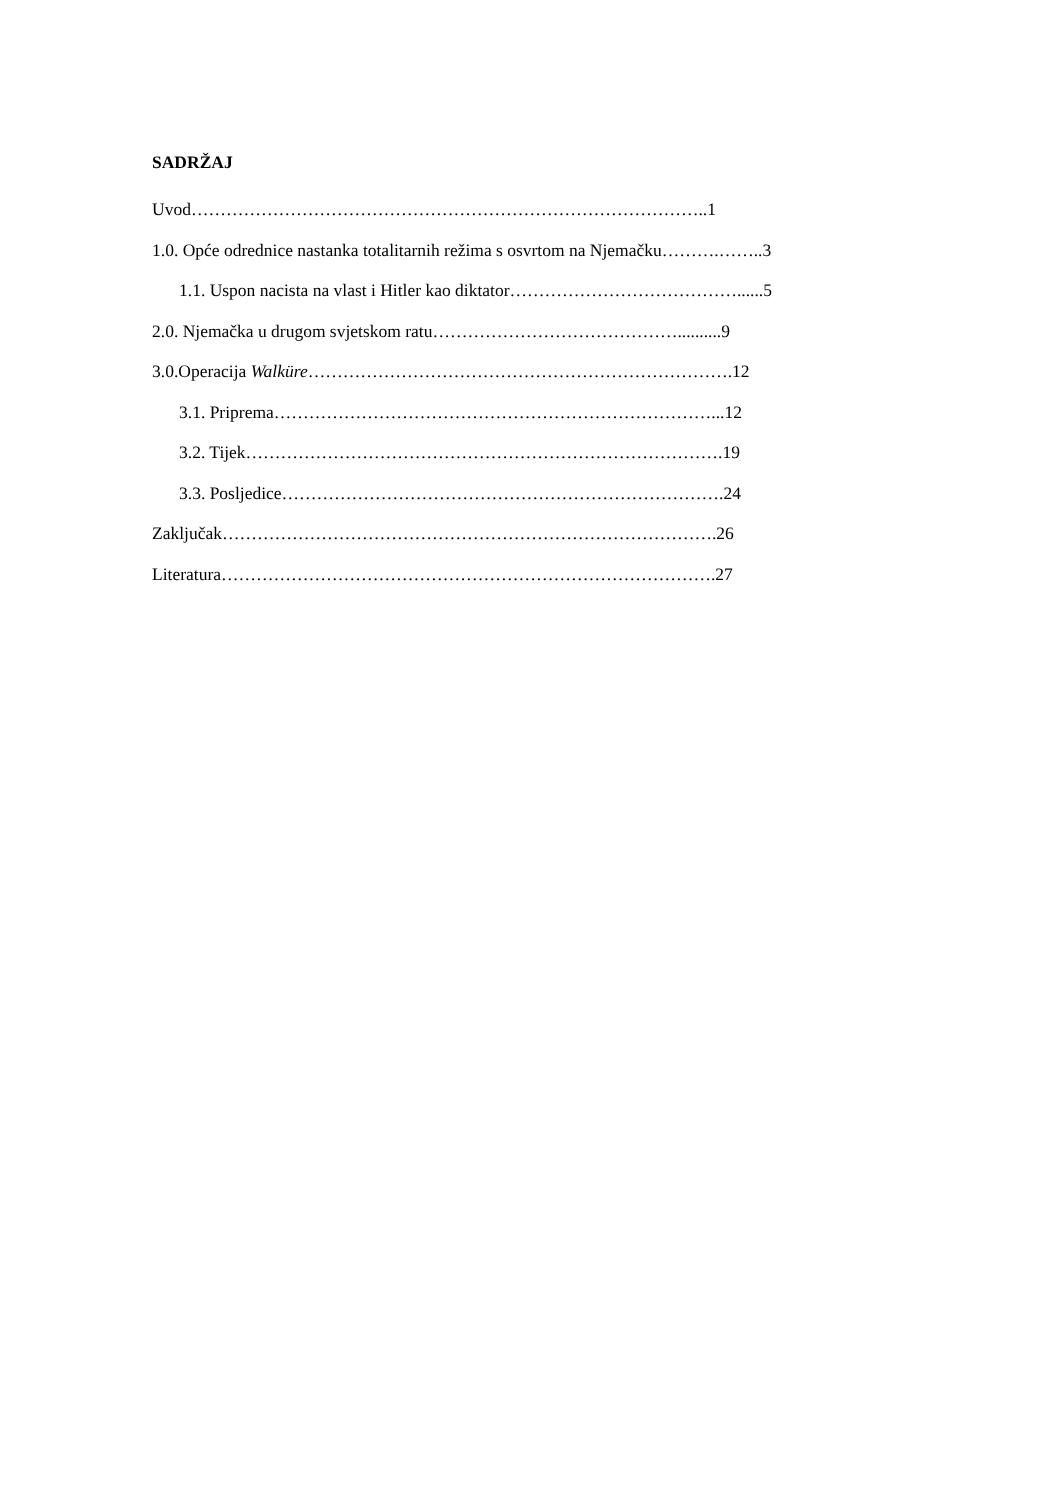SADRŽAJ
Uvod……………………………………………………………………………..1
1.0. Opće odrednice nastanka totalitarnih režima s osvrtom na Njemačku……….……..3
1.1. Uspon nacista na vlast i Hitler kao diktator…………………………………......5
2.0. Njemačka u drugom svjetskom ratu……………………………………..........9
3.0.Operacija Walküre……………………………………………………………….12
3.1. Priprema…………………………………………………………………...12
3.2. Tijek……………………………………………………………………….19
3.3. Posljedice………………………………………………………………….24
Zaključak………………………………………………………………………….26
Literatura………………………………………………………………………….27